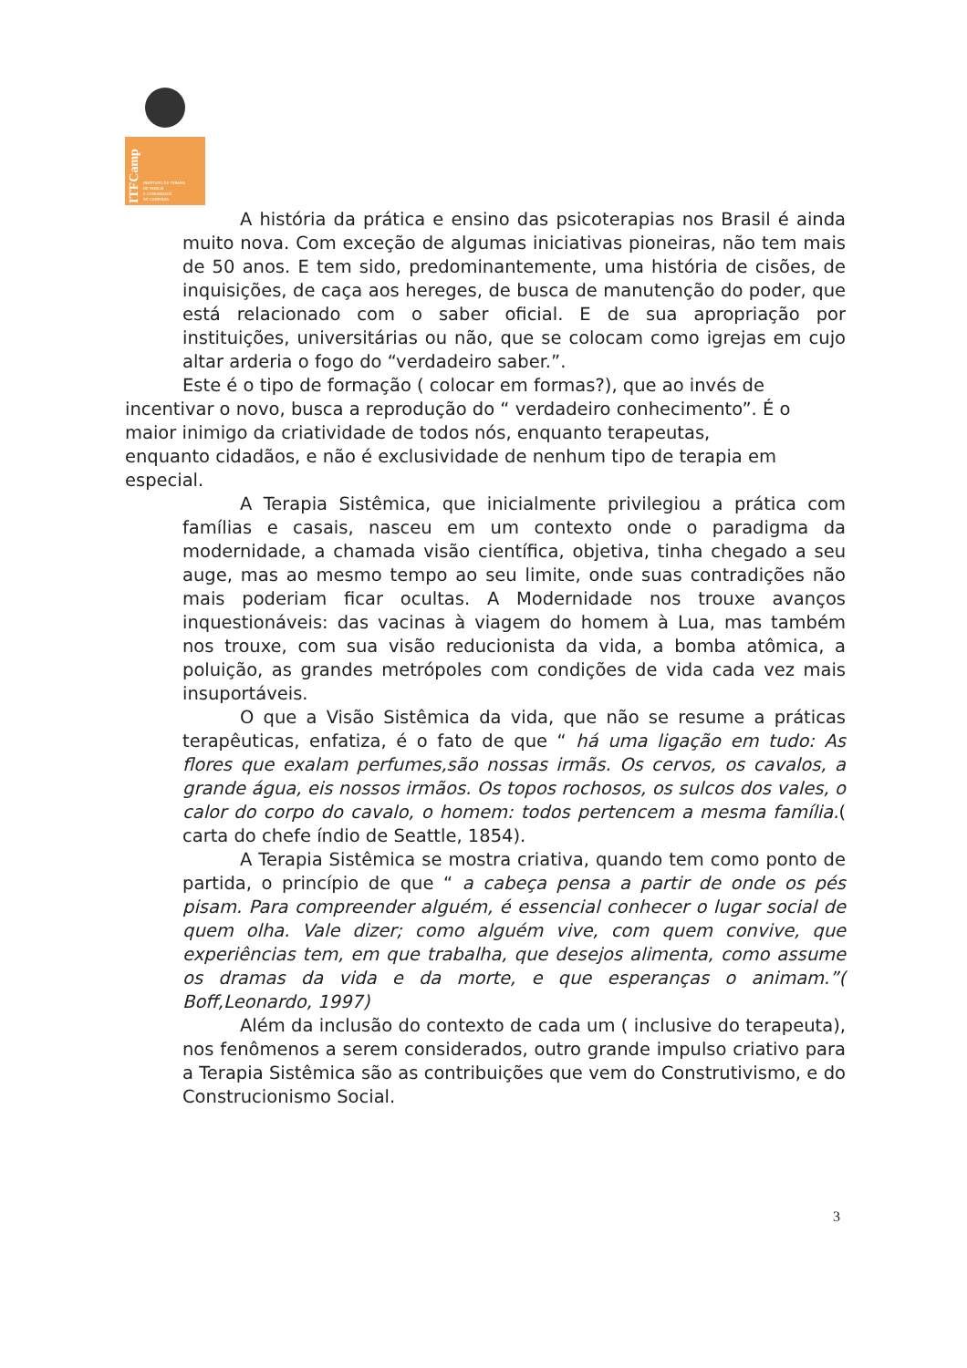ITFCamp
INSTITUTO DE TERAPIA
DE FAMÍLIA
E COMUNIDADE
DE CAMPINAS
A história da prática e ensino das psicoterapias nos Brasil é ainda muito nova. Com exceção de algumas iniciativas pioneiras, não tem mais de 50 anos. E tem sido, predominantemente, uma história de cisões, de inquisições, de caça aos hereges, de busca de manutenção do poder, que está relacionado com o saber oficial. E de sua apropriação por instituições, universitárias ou não, que se colocam como igrejas em cujo altar arderia o fogo do “verdadeiro saber.”.
Este é o tipo de formação ( colocar em formas?), que ao invés de incentivar o novo, busca a reprodução do “ verdadeiro conhecimento”. É o maior inimigo da criatividade de todos nós, enquanto terapeutas, enquanto cidadãos, e não é exclusividade de nenhum tipo de terapia em especial.
A Terapia Sistêmica, que inicialmente privilegiou a prática com famílias e casais, nasceu em um contexto onde o paradigma da modernidade, a chamada visão científica, objetiva, tinha chegado a seu auge, mas ao mesmo tempo ao seu limite, onde suas contradições não mais poderiam ficar ocultas. A Modernidade nos trouxe avanços inquestionáveis: das vacinas à viagem do homem à Lua, mas também nos trouxe, com sua visão reducionista da vida, a bomba atômica, a poluição, as grandes metrópoles com condições de vida cada vez mais insuportáveis.
O que a Visão Sistêmica da vida, que não se resume a práticas terapêuticas, enfatiza, é o fato de que “ há uma ligação em tudo: As flores que exalam perfumes,são nossas irmãs. Os cervos, os cavalos, a grande água, eis nossos irmãos. Os topos rochosos, os sulcos dos vales, o calor do corpo do cavalo, o homem: todos pertencem a mesma família.( carta do chefe índio de Seattle, 1854).
A Terapia Sistêmica se mostra criativa, quando tem como ponto de partida, o princípio de que “ a cabeça pensa a partir de onde os pés pisam. Para compreender alguém, é essencial conhecer o lugar social de quem olha. Vale dizer; como alguém vive, com quem convive, que experiências tem, em que trabalha, que desejos alimenta, como assume os dramas da vida e da morte, e que esperanças o animam.”( Boff,Leonardo, 1997)
Além da inclusão do contexto de cada um ( inclusive do terapeuta), nos fenômenos a serem considerados, outro grande impulso criativo para a Terapia Sistêmica são as contribuições que vem do Construtivismo, e do Construcionismo Social.
3